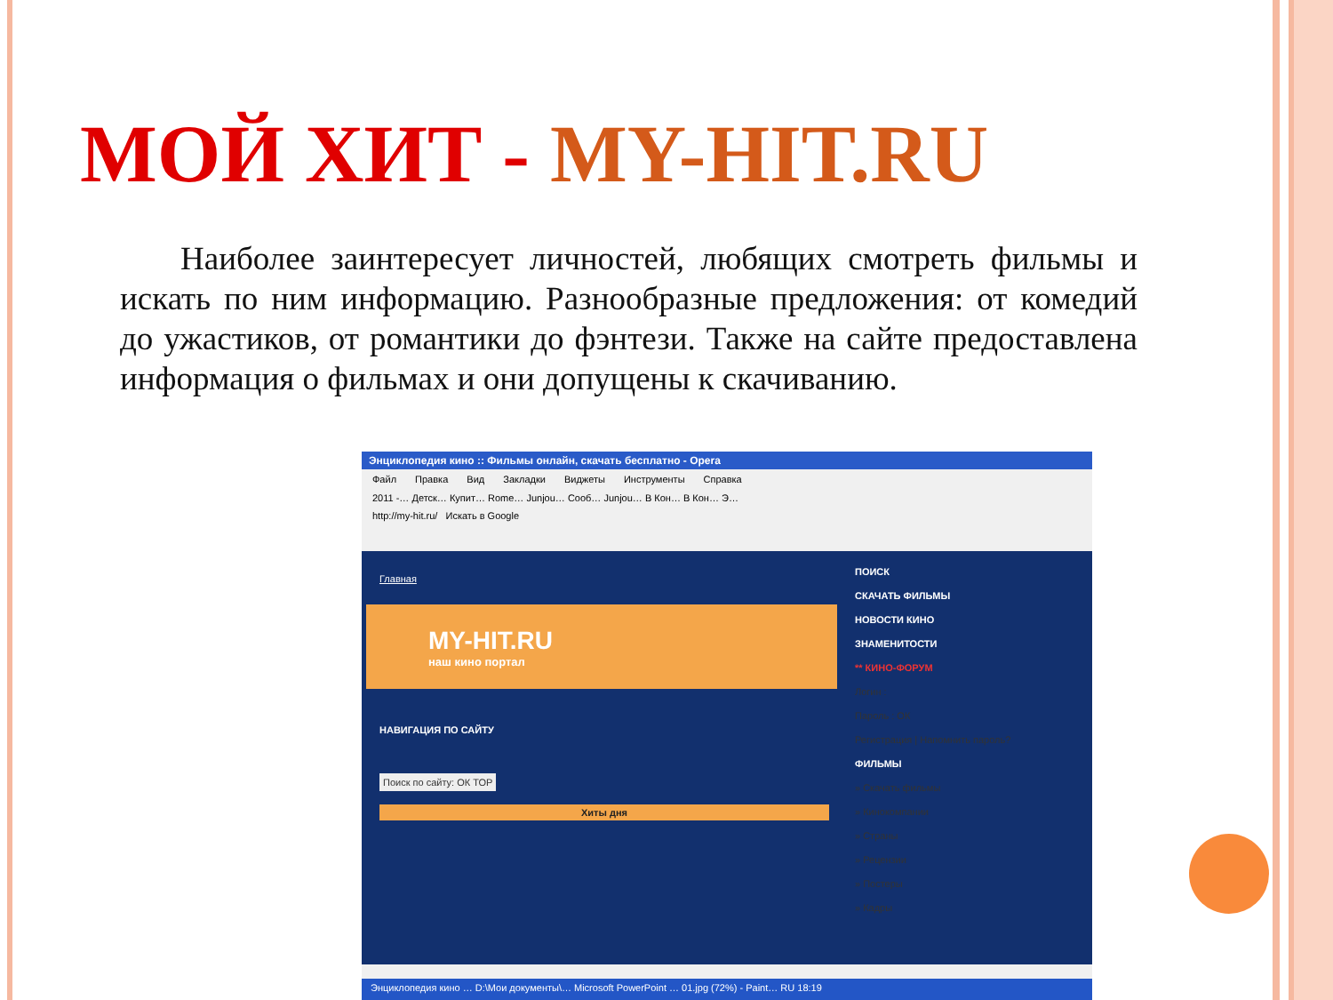МОЙ ХИТ - MY-HIT.RU
Наиболее заинтересует личностей, любящих смотреть фильмы и искать по ним информацию. Разнообразные предложения: от комедий до ужастиков, от романтики до фэнтези. Также на сайте предоставлена информация о фильмах и они допущены к скачиванию.
Энциклопедия кино :: Фильмы онлайн, скачать бесплатно - Opera
Файл Правка Вид Закладки Виджеты Инструменты Справка
2011 -… Детск… Купит… Rome… Junjou… Сооб… Junjou… В Кон… В Кон… Э…
http://my-hit.ru/ Искать в Google
Главная
MY-HIT.RU
наш кино портал
ПОИСК
СКАЧАТЬ ФИЛЬМЫ
НОВОСТИ КИНО
ЗНАМЕНИТОСТИ
** КИНО-ФОРУМ
Логин :
Пароль : ОК
Регистрация | Напомнить пароль?
ФИЛЬМЫ
» Скачать фильмы
» Кинокомпании
» Страны
» Рецензии
» Постеры
» Кадры
НАВИГАЦИЯ ПО САЙТУ
Поиск по сайту: ОК ТОР
Хиты дня
Энциклопедия кино … D:\Мои документы\… Microsoft PowerPoint … 01.jpg (72%) - Paint… RU 18:19